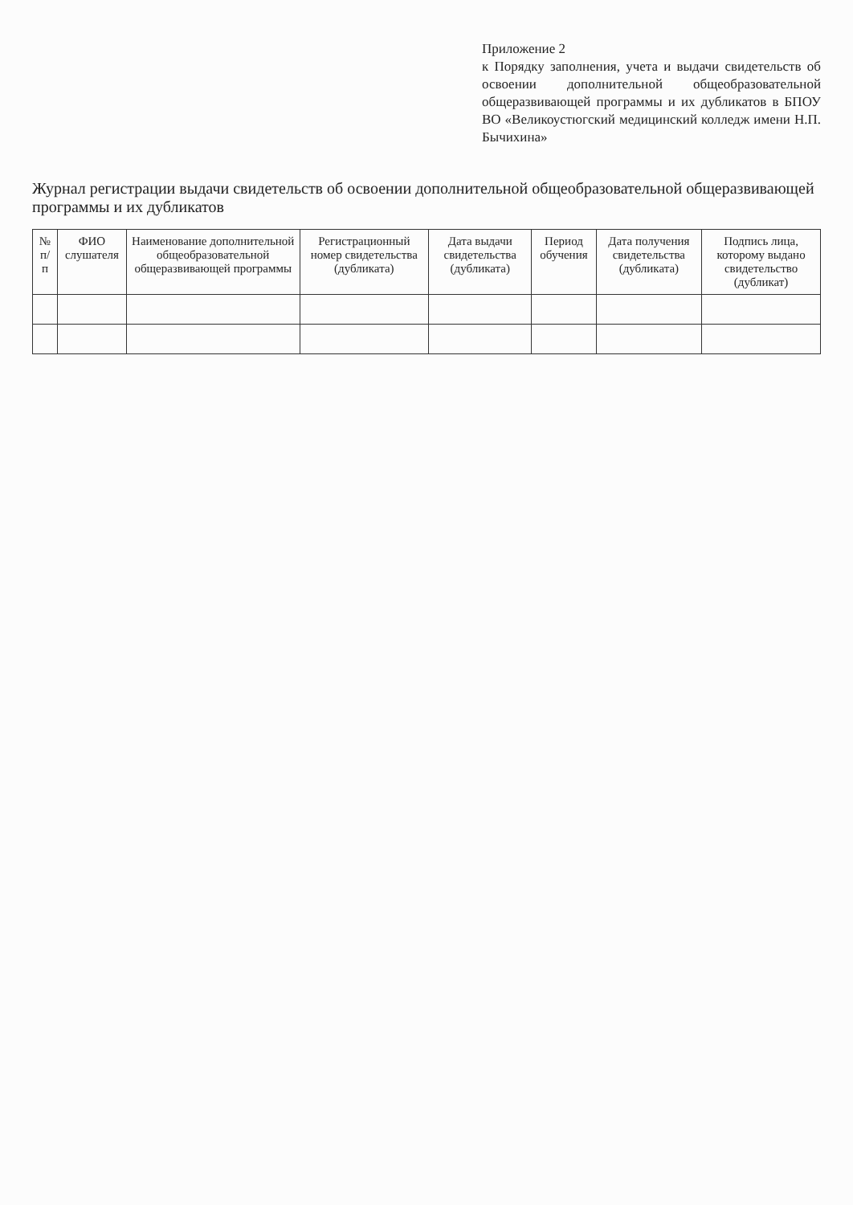Приложение 2
к Порядку заполнения, учета и выдачи свидетельств об освоении дополнительной общеобразовательной общеразвивающей программы и их дубликатов в БПОУ ВО «Великоустюгский медицинский колледж имени Н.П. Бычихина»
Журнал регистрации выдачи свидетельств об освоении дополнительной общеобразовательной общеразвивающей программы и их дубликатов
| № п/п | ФИО слушателя | Наименование дополнительной общеобразовательной общеразвивающей программы | Регистрационный номер свидетельства (дубликата) | Дата выдачи свидетельства (дубликата) | Период обучения | Дата получения свидетельства (дубликата) | Подпись лица, которому выдано свидетельство (дубликат) |
| --- | --- | --- | --- | --- | --- | --- | --- |